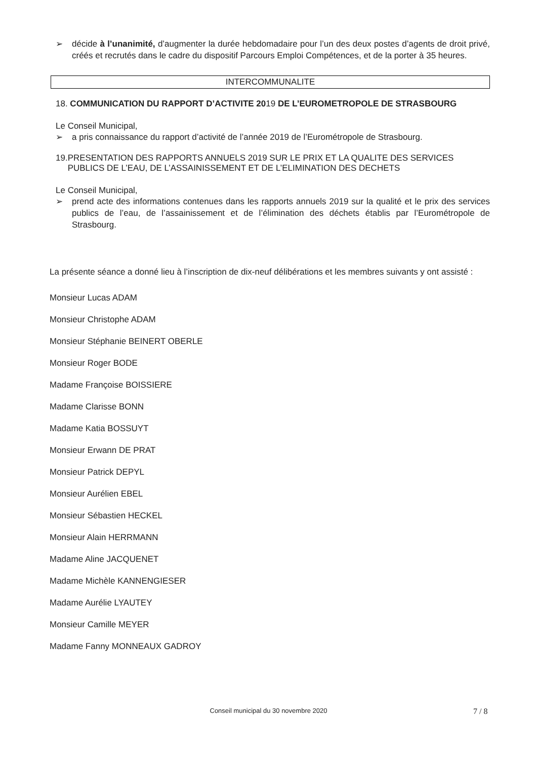➢ décide à l’unanimité, d’augmenter la durée hebdomadaire pour l’un des deux postes d’agents de droit privé, créés et recrutés dans le cadre du dispositif Parcours Emploi Compétences, et de la porter à 35 heures.
INTERCOMMUNALITE
18. COMMUNICATION DU RAPPORT D’ACTIVITE 2019 DE L’EUROMETROPOLE DE STRASBOURG
Le Conseil Municipal,
➢ a pris connaissance du rapport d’activité de l’année 2019 de l’Eurométropole de Strasbourg.
19. PRESENTATION DES RAPPORTS ANNUELS 2019 SUR LE PRIX ET LA QUALITE DES SERVICES PUBLICS DE L’EAU, DE L’ASSAINISSEMENT ET DE L’ELIMINATION DES DECHETS
Le Conseil Municipal,
➢ prend acte des informations contenues dans les rapports annuels 2019 sur la qualité et le prix des services publics de l’eau, de l’assainissement et de l’élimination des déchets établis par l’Eurométropole de Strasbourg.
La présente séance a donné lieu à l’inscription de dix-neuf délibérations et les membres suivants y ont assisté :
Monsieur Lucas ADAM
Monsieur Christophe ADAM
Monsieur Stéphanie BEINERT OBERLE
Monsieur Roger BODE
Madame Françoise BOISSIERE
Madame Clarisse BONN
Madame Katia BOSSUYT
Monsieur Erwann DE PRAT
Monsieur Patrick DEPYL
Monsieur Aurélien EBEL
Monsieur Sébastien HECKEL
Monsieur Alain HERRMANN
Madame Aline JACQUENET
Madame Michèle KANNENGIESER
Madame Aurélie LYAUTEY
Monsieur Camille MEYER
Madame Fanny MONNEAUX GADROY
Conseil municipal du 30 novembre 2020 7 / 8